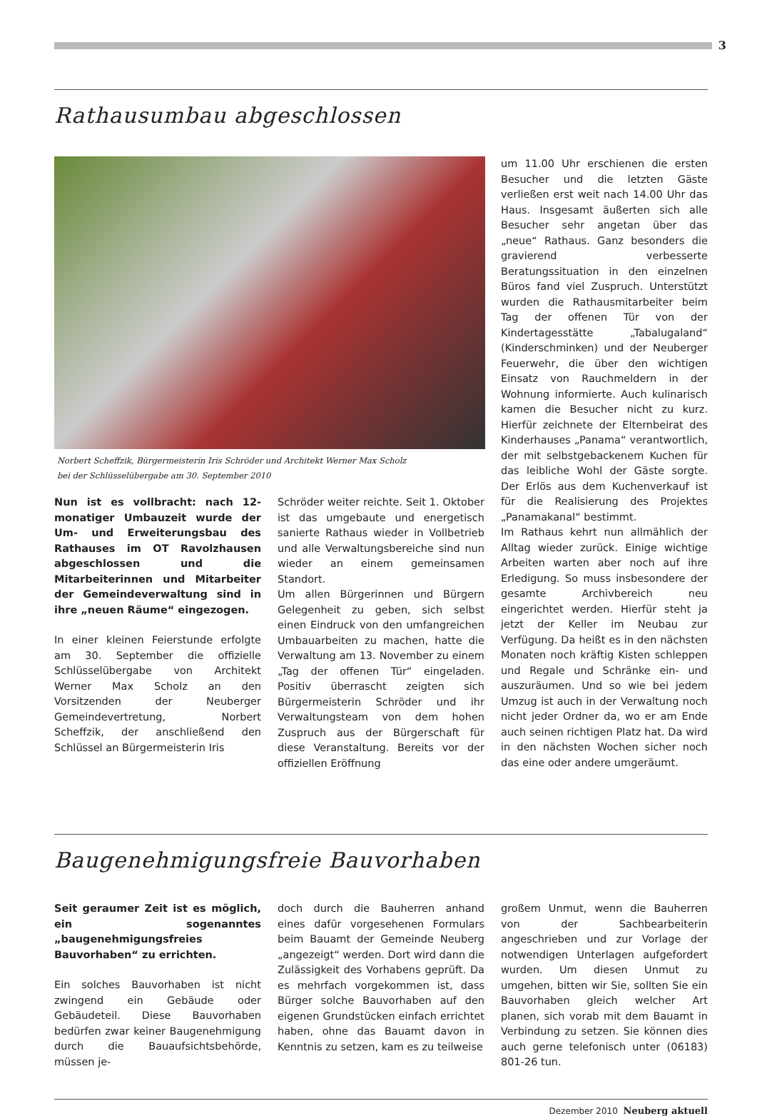3
Rathausumbau abgeschlossen
Norbert Scheffzik, Bürgermeisterin Iris Schröder und Architekt Werner Max Scholz
bei der Schlüsselübergabe am 30. September 2010
Nun ist es vollbracht: nach 12-monatiger Umbauzeit wurde der Um- und Erweiterungsbau des Rathauses im OT Ravolzhausen abgeschlossen und die Mitarbeiterinnen und Mitarbeiter der Gemeindeverwaltung sind in ihre „neuen Räume“ eingezogen.
In einer kleinen Feierstunde erfolgte am 30. September die offizielle Schlüsselübergabe von Architekt Werner Max Scholz an den Vorsitzenden der Neuberger Gemeindevertretung, Norbert Scheffzik, der anschließend den Schlüssel an Bürgermeisterin Iris
Schröder weiter reichte. Seit 1. Oktober ist das umgebaute und energetisch sanierte Rathaus wieder in Vollbetrieb und alle Verwaltungsbereiche sind nun wieder an einem gemeinsamen Standort.
Um allen Bürgerinnen und Bürgern Gelegenheit zu geben, sich selbst einen Eindruck von den umfangreichen Umbauarbeiten zu machen, hatte die Verwaltung am 13. November zu einem „Tag der offenen Tür“ eingeladen. Positiv überrascht zeigten sich Bürgermeisterin Schröder und ihr Verwaltungsteam von dem hohen Zuspruch aus der Bürgerschaft für diese Veranstaltung. Bereits vor der offiziellen Eröffnung
um 11.00 Uhr erschienen die ersten Besucher und die letzten Gäste verließen erst weit nach 14.00 Uhr das Haus. Insgesamt äußerten sich alle Besucher sehr angetan über das „neue“ Rathaus. Ganz besonders die gravierend verbesserte Beratungssituation in den einzelnen Büros fand viel Zuspruch. Unterstützt wurden die Rathausmitarbeiter beim Tag der offenen Tür von der Kindertagesstätte „Tabalugaland“ (Kinderschminken) und der Neuberger Feuerwehr, die über den wichtigen Einsatz von Rauchmeldern in der Wohnung informierte. Auch kulinarisch kamen die Besucher nicht zu kurz. Hierfür zeichnete der Elternbeirat des Kinderhauses „Panama“ verantwortlich, der mit selbstgebackenem Kuchen für das leibliche Wohl der Gäste sorgte. Der Erlös aus dem Kuchenverkauf ist für die Realisierung des Projektes „Panamakanal“ bestimmt.
Im Rathaus kehrt nun allmählich der Alltag wieder zurück. Einige wichtige Arbeiten warten aber noch auf ihre Erledigung. So muss insbesondere der gesamte Archivbereich neu eingerichtet werden. Hierfür steht ja jetzt der Keller im Neubau zur Verfügung. Da heißt es in den nächsten Monaten noch kräftig Kisten schleppen und Regale und Schränke ein- und auszuräumen. Und so wie bei jedem Umzug ist auch in der Verwaltung noch nicht jeder Ordner da, wo er am Ende auch seinen richtigen Platz hat. Da wird in den nächsten Wochen sicher noch das eine oder andere umgeräumt.
Baugenehmigungsfreie Bauvorhaben
Seit geraumer Zeit ist es möglich, ein sogenanntes „baugenehmigungsfreies Bauvorhaben“ zu errichten.
Ein solches Bauvorhaben ist nicht zwingend ein Gebäude oder Gebäudeteil. Diese Bauvorhaben bedürfen zwar keiner Baugenehmigung durch die Bauaufsichtsbehörde, müssen je-
doch durch die Bauherren anhand eines dafür vorgesehenen Formulars beim Bauamt der Gemeinde Neuberg „angezeigt“ werden. Dort wird dann die Zulässigkeit des Vorhabens geprüft. Da es mehrfach vorgekommen ist, dass Bürger solche Bauvorhaben auf den eigenen Grundstücken einfach errichtet haben, ohne das Bauamt davon in Kenntnis zu setzen, kam es zu teilweise
großem Unmut, wenn die Bauherren von der Sachbearbeiterin angeschrieben und zur Vorlage der notwendigen Unterlagen aufgefordert wurden. Um diesen Unmut zu umgehen, bitten wir Sie, sollten Sie ein Bauvorhaben gleich welcher Art planen, sich vorab mit dem Bauamt in Verbindung zu setzen. Sie können dies auch gerne telefonisch unter (06183) 801-26 tun.
Dezember 2010 Neuberg aktuell